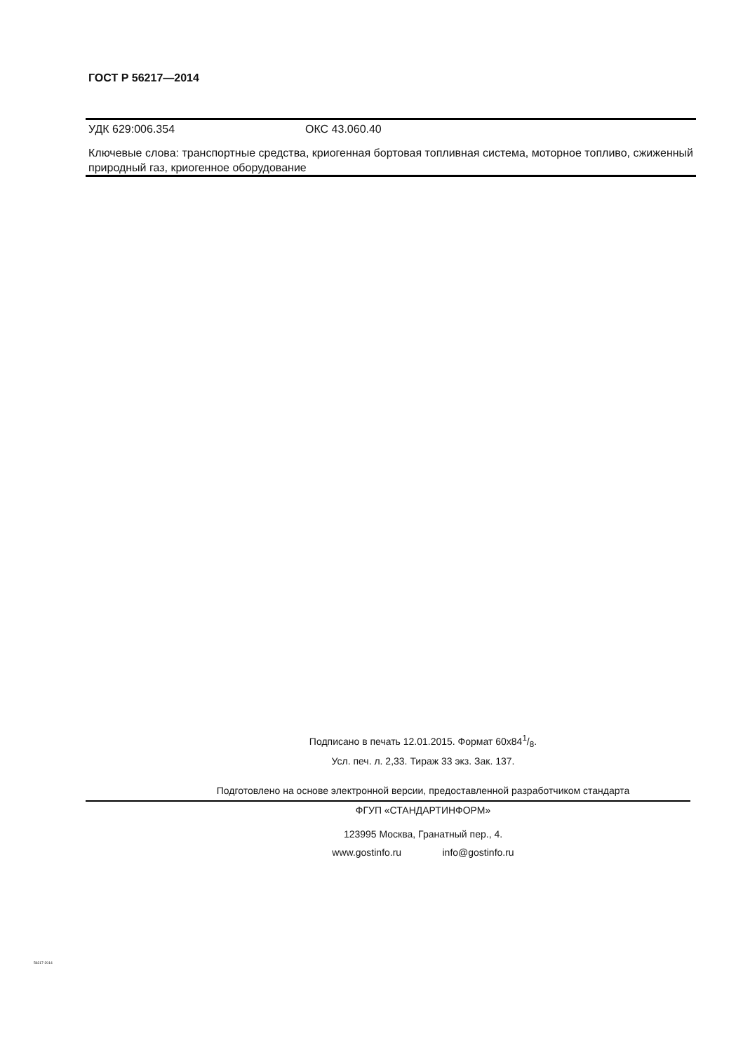ГОСТ Р 56217—2014
УДК 629:006.354 ОКС 43.060.40
Ключевые слова: транспортные средства, криогенная бортовая топливная система, моторное топливо, сжиженный природный газ, криогенное оборудование
Подписано в печать 12.01.2015. Формат 60x841/8.
Усл. печ. л. 2,33. Тираж 33 экз. Зак. 137.
Подготовлено на основе электронной версии, предоставленной разработчиком стандарта
ФГУП «СТАНДАРТИНФОРМ»
123995 Москва, Гранатный пер., 4.
www.gostinfo.ru info@gostinfo.ru
56217-2014